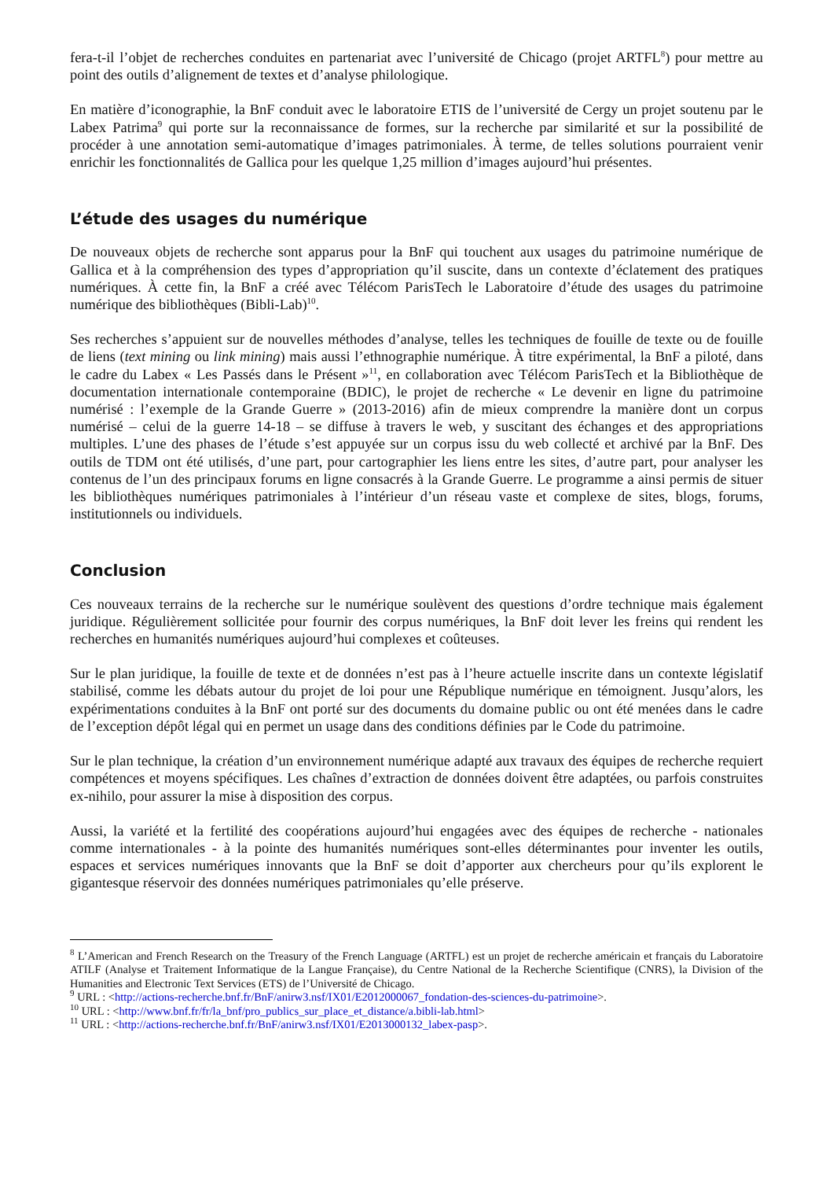fera-t-il l’objet de recherches conduites en partenariat avec l’université de Chicago (projet ARTFL<sup>8</sup>) pour mettre au point des outils d’alignement de textes et d’analyse philologique.
En matière d’iconographie, la BnF conduit avec le laboratoire ETIS de l’université de Cergy un projet soutenu par le Labex Patrima<sup>9</sup> qui porte sur la reconnaissance de formes, sur la recherche par similarité et sur la possibilité de procéder à une annotation semi-automatique d’images patrimoniales. À terme, de telles solutions pourraient venir enrichir les fonctionnalités de Gallica pour les quelque 1,25 million d’images aujourd’hui présentes.
L’étude des usages du numérique
De nouveaux objets de recherche sont apparus pour la BnF qui touchent aux usages du patrimoine numérique de Gallica et à la compréhension des types d’appropriation qu’il suscite, dans un contexte d’éclatement des pratiques numériques. À cette fin, la BnF a créé avec Télécom ParisTech le Laboratoire d’étude des usages du patrimoine numérique des bibliothèques (Bibli-Lab)<sup>10</sup>.
Ses recherches s’appuient sur de nouvelles méthodes d’analyse, telles les techniques de fouille de texte ou de fouille de liens (text mining ou link mining) mais aussi l’ethnographie numérique. À titre expérimental, la BnF a piloté, dans le cadre du Labex « Les Passés dans le Présent »<sup>11</sup>, en collaboration avec Télécom ParisTech et la Bibliothèque de documentation internationale contemporaine (BDIC), le projet de recherche « Le devenir en ligne du patrimoine numérisé : l’exemple de la Grande Guerre » (2013-2016) afin de mieux comprendre la manière dont un corpus numérisé – celui de la guerre 14-18 – se diffuse à travers le web, y suscitant des échanges et des appropriations multiples. L’une des phases de l’étude s’est appuyée sur un corpus issu du web collecté et archivé par la BnF. Des outils de TDM ont été utilisés, d’une part, pour cartographier les liens entre les sites, d’autre part, pour analyser les contenus de l’un des principaux forums en ligne consacrés à la Grande Guerre. Le programme a ainsi permis de situer les bibliothèques numériques patrimoniales à l’intérieur d’un réseau vaste et complexe de sites, blogs, forums, institutionnels ou individuels.
Conclusion
Ces nouveaux terrains de la recherche sur le numérique soulèvent des questions d’ordre technique mais également juridique. Régulièrement sollicitée pour fournir des corpus numériques, la BnF doit lever les freins qui rendent les recherches en humanités numériques aujourd’hui complexes et coûteuses.
Sur le plan juridique, la fouille de texte et de données n’est pas à l’heure actuelle inscrite dans un contexte législatif stabilisé, comme les débats autour du projet de loi pour une République numérique en témoignent. Jusqu’alors, les expérimentations conduites à la BnF ont porté sur des documents du domaine public ou ont été menées dans le cadre de l’exception dépôt légal qui en permet un usage dans des conditions définies par le Code du patrimoine.
Sur le plan technique, la création d’un environnement numérique adapté aux travaux des équipes de recherche requiert compétences et moyens spécifiques. Les chaînes d’extraction de données doivent être adaptées, ou parfois construites ex-nihilo, pour assurer la mise à disposition des corpus.
Aussi, la variété et la fertilité des coopérations aujourd’hui engagées avec des équipes de recherche - nationales comme internationales - à la pointe des humanités numériques sont-elles déterminantes pour inventer les outils, espaces et services numériques innovants que la BnF se doit d’apporter aux chercheurs pour qu’ils explorent le gigantesque réservoir des données numériques patrimoniales qu’elle préserve.
<sup>8</sup> L’American and French Research on the Treasury of the French Language (ARTFL) est un projet de recherche américain et français du Laboratoire ATILF (Analyse et Traitement Informatique de la Langue Française), du Centre National de la Recherche Scientifique (CNRS), la Division of the Humanities and Electronic Text Services (ETS) de l’Université de Chicago.
<sup>9</sup> URL : <http://actions-recherche.bnf.fr/BnF/anirw3.nsf/IX01/E2012000067_fondation-des-sciences-du-patrimoine>.
<sup>10</sup> URL : <http://www.bnf.fr/fr/la_bnf/pro_publics_sur_place_et_distance/a.bibli-lab.html>
<sup>11</sup> URL : <http://actions-recherche.bnf.fr/BnF/anirw3.nsf/IX01/E2013000132_labex-pasp>.